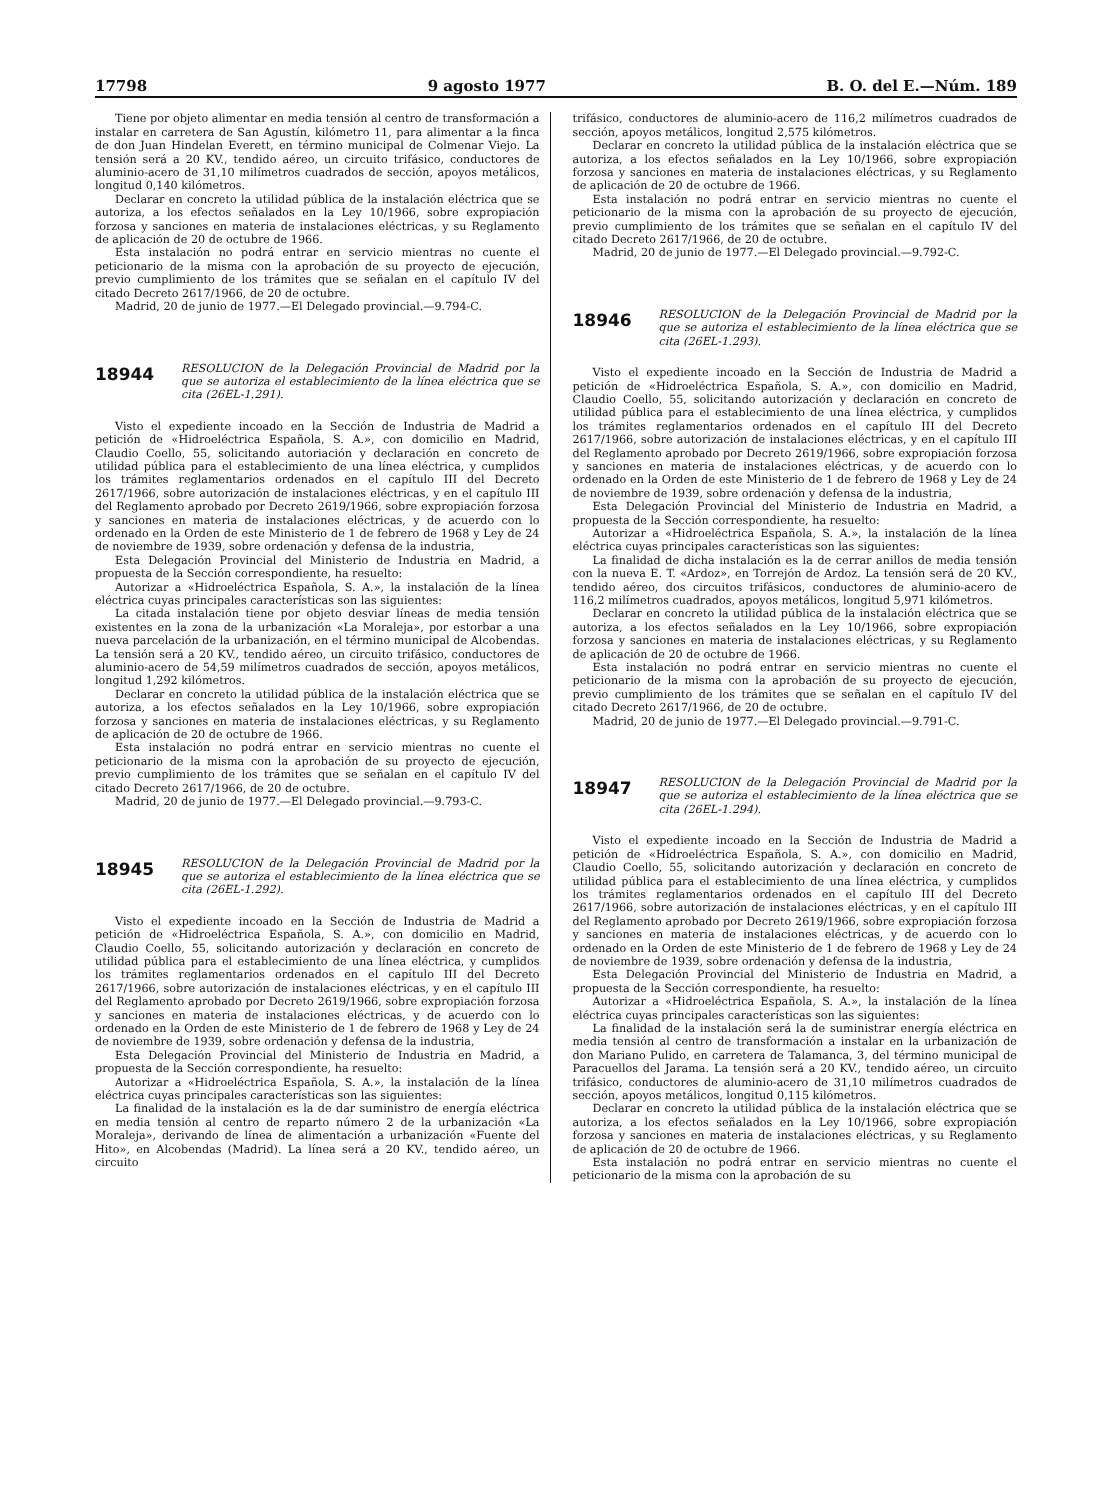17798 9 agosto 1977 B. O. del E.—Núm. 189
Tiene por objeto alimentar en media tensión al centro de transformación a instalar en carretera de San Agustín, kilómetro 11, para alimentar a la finca de don Juan Hindelan Everett, en término municipal de Colmenar Viejo. La tensión será a 20 KV., tendido aéreo, un circuito trifásico, conductores de aluminio-acero de 31,10 milímetros cuadrados de sección, apoyos metálicos, longitud 0,140 kilómetros.
Declarar en concreto la utilidad pública de la instalación eléctrica que se autoriza, a los efectos señalados en la Ley 10/1966, sobre expropiación forzosa y sanciones en materia de instalaciones eléctricas, y su Reglamento de aplicación de 20 de octubre de 1966.
Esta instalación no podrá entrar en servicio mientras no cuente el peticionario de la misma con la aprobación de su proyecto de ejecución, previo cumplimiento de los trámites que se señalan en el capítulo IV del citado Decreto 2617/1966, de 20 de octubre.
Madrid, 20 de junio de 1977.—El Delegado provincial.—9.794-C.
18944
RESOLUCION de la Delegación Provincial de Madrid por la que se autoriza el establecimiento de la línea eléctrica que se cita (26EL-1.291).
Visto el expediente incoado en la Sección de Industria de Madrid a petición de «Hidroeléctrica Española, S. A.», con domicilio en Madrid, Claudio Coello, 55, solicitando autoriación y declaración en concreto de utilidad pública para el establecimiento de una línea eléctrica, y cumplidos los trámites reglamentarios ordenados en el capítulo III del Decreto 2617/1966, sobre autorización de instalaciones eléctricas, y en el capítulo III del Reglamento aprobado por Decreto 2619/1966, sobre expropiación forzosa y sanciones en materia de instalaciones eléctricas, y de acuerdo con lo ordenado en la Orden de este Ministerio de 1 de febrero de 1968 y Ley de 24 de noviembre de 1939, sobre ordenación y defensa de la industria,
Esta Delegación Provincial del Ministerio de Industria en Madrid, a propuesta de la Sección correspondiente, ha resuelto:
Autorizar a «Hidroeléctrica Española, S. A.», la instalación de la línea eléctrica cuyas principales características son las siguientes:
La citada instalación tiene por objeto desviar líneas de media tensión existentes en la zona de la urbanización «La Moraleja», por estorbar a una nueva parcelación de la urbanización, en el término municipal de Alcobendas. La tensión será a 20 KV., tendido aéreo, un circuito trifásico, conductores de aluminio-acero de 54,59 milímetros cuadrados de sección, apoyos metálicos, longitud 1,292 kilómetros.
Declarar en concreto la utilidad pública de la instalación eléctrica que se autoriza, a los efectos señalados en la Ley 10/1966, sobre expropiación forzosa y sanciones en materia de instalaciones eléctricas, y su Reglamento de aplicación de 20 de octubre de 1966.
Esta instalación no podrá entrar en servicio mientras no cuente el peticionario de la misma con la aprobación de su proyecto de ejecución, previo cumplimiento de los trámites que se señalan en el capítulo IV del citado Decreto 2617/1966, de 20 de octubre.
Madrid, 20 de junio de 1977.—El Delegado provincial.—9.793-C.
18945
RESOLUCION de la Delegación Provincial de Madrid por la que se autoriza el establecimiento de la línea eléctrica que se cita (26EL-1.292).
Visto el expediente incoado en la Sección de Industria de Madrid a petición de «Hidroeléctrica Española, S. A.», con domicilio en Madrid, Claudio Coello, 55, solicitando autorización y declaración en concreto de utilidad pública para el establecimiento de una línea eléctrica, y cumplidos los trámites reglamentarios ordenados en el capítulo III del Decreto 2617/1966, sobre autorización de instalaciones eléctricas, y en el capítulo III del Reglamento aprobado por Decreto 2619/1966, sobre expropiación forzosa y sanciones en materia de instalaciones eléctricas, y de acuerdo con lo ordenado en la Orden de este Ministerio de 1 de febrero de 1968 y Ley de 24 de noviembre de 1939, sobre ordenación y defensa de la industria,
Esta Delegación Provincial del Ministerio de Industria en Madrid, a propuesta de la Sección correspondiente, ha resuelto:
Autorizar a «Hidroeléctrica Española, S. A.», la instalación de la línea eléctrica cuyas principales características son las siguientes:
La finalidad de la instalación es la de dar suministro de energía eléctrica en media tensión al centro de reparto número 2 de la urbanización «La Moraleja», derivando de línea de alimentación a urbanización «Fuente del Hito», en Alcobendas (Madrid). La línea será a 20 KV., tendido aéreo, un circuito
trifásico, conductores de aluminio-acero de 116,2 milímetros cuadrados de sección, apoyos metálicos, longitud 2,575 kilómetros.
Declarar en concreto la utilidad pública de la instalación eléctrica que se autoriza, a los efectos señalados en la Ley 10/1966, sobre expropiación forzosa y sanciones en materia de instalaciones eléctricas, y su Reglamento de aplicación de 20 de octubre de 1966.
Esta instalación no podrá entrar en servicio mientras no cuente el peticionario de la misma con la aprobación de su proyecto de ejecución, previo cumplimiento de los trámites que se señalan en el capítulo IV del citado Decreto 2617/1966, de 20 de octubre.
Madrid, 20 de junio de 1977.—El Delegado provincial.—9.792-C.
18946
RESOLUCION de la Delegación Provincial de Madrid por la que se autoriza el establecimiento de la línea eléctrica que se cita (26EL-1.293).
Visto el expediente incoado en la Sección de Industria de Madrid a petición de «Hidroeléctrica Española, S. A.», con domicilio en Madrid, Claudio Coello, 55, solicitando autorización y declaración en concreto de utilidad pública para el establecimiento de una línea eléctrica, y cumplidos los trámites reglamentarios ordenados en el capítulo III del Decreto 2617/1966, sobre autorización de instalaciones eléctricas, y en el capítulo III del Reglamento aprobado por Decreto 2619/1966, sobre expropiación forzosa y sanciones en materia de instalaciones eléctricas, y de acuerdo con lo ordenado en la Orden de este Ministerio de 1 de febrero de 1968 y Ley de 24 de noviembre de 1939, sobre ordenación y defensa de la industria,
Esta Delegación Provincial del Ministerio de Industria en Madrid, a propuesta de la Sección correspondiente, ha resuelto:
Autorizar a «Hidroeléctrica Española, S. A.», la instalación de la línea eléctrica cuyas principales características son las siguientes:
La finalidad de dicha instalación es la de cerrar anillos de media tensión con la nueva E. T. «Ardoz», en Torrejón de Ardoz. La tensión será de 20 KV., tendido aéreo, dos circuitos trifásicos, conductores de aluminio-acero de 116,2 milímetros cuadrados, apoyos metálicos, longitud 5,971 kilómetros.
Declarar en concreto la utilidad pública de la instalación eléctrica que se autoriza, a los efectos señalados en la Ley 10/1966, sobre expropiación forzosa y sanciones en materia de instalaciones eléctricas, y su Reglamento de aplicación de 20 de octubre de 1966.
Esta instalación no podrá entrar en servicio mientras no cuente el peticionario de la misma con la aprobación de su proyecto de ejecución, previo cumplimiento de los trámites que se señalan en el capítulo IV del citado Decreto 2617/1966, de 20 de octubre.
Madrid, 20 de junio de 1977.—El Delegado provincial.—9.791-C.
18947
RESOLUCION de la Delegación Provincial de Madrid por la que se autoriza el establecimiento de la línea eléctrica que se cita (26EL-1.294).
Visto el expediente incoado en la Sección de Industria de Madrid a petición de «Hidroeléctrica Española, S. A.», con domicilio en Madrid, Claudio Coello, 55, solicitando autorización y declaración en concreto de utilidad pública para el establecimiento de una línea eléctrica, y cumplidos los trámites reglamentarios ordenados en el capítulo III del Decreto 2617/1966, sobre autorización de instalaciones eléctricas, y en el capítulo III del Reglamento aprobado por Decreto 2619/1966, sobre expropiación forzosa y sanciones en materia de instalaciones eléctricas, y de acuerdo con lo ordenado en la Orden de este Ministerio de 1 de febrero de 1968 y Ley de 24 de noviembre de 1939, sobre ordenación y defensa de la industria,
Esta Delegación Provincial del Ministerio de Industria en Madrid, a propuesta de la Sección correspondiente, ha resuelto:
Autorizar a «Hidroeléctrica Española, S. A.», la instalación de la línea eléctrica cuyas principales características son las siguientes:
La finalidad de la instalación será la de suministrar energía eléctrica en media tensión al centro de transformación a instalar en la urbanización de don Mariano Pulido, en carretera de Talamanca, 3, del término municipal de Paracuellos del Jarama. La tensión será a 20 KV., tendido aéreo, un circuito trifásico, conductores de aluminio-acero de 31,10 milímetros cuadrados de sección, apoyos metálicos, longitud 0,115 kilómetros.
Declarar en concreto la utilidad pública de la instalación eléctrica que se autoriza, a los efectos señalados en la Ley 10/1966, sobre expropiación forzosa y sanciones en materia de instalaciones eléctricas, y su Reglamento de aplicación de 20 de octubre de 1966.
Esta instalación no podrá entrar en servicio mientras no cuente el peticionario de la misma con la aprobación de su